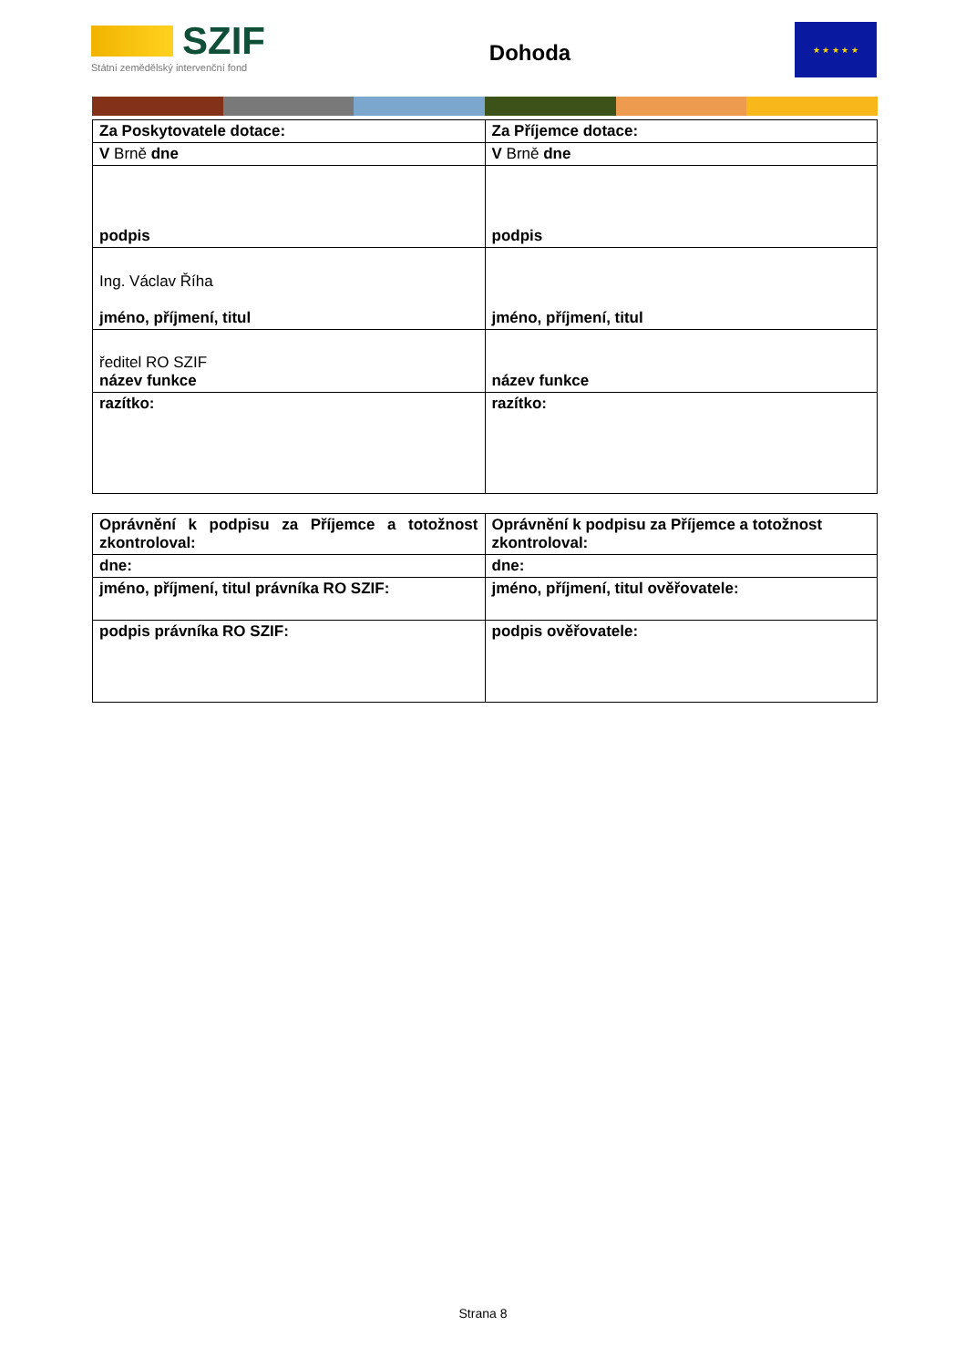SZIF
Státní zemědělský intervenční fond
Dohoda
★ ★ ★ ★ ★
| Za Poskytovatele dotace: | Za Příjemce dotace: |
| V Brně dne | V Brně dne |
| podpis | podpis |
| Ing. Václav Říha jméno, příjmení, titul | jméno, příjmení, titul |
| ředitel RO SZIF název funkce | název funkce |
| razítko: | razítko: |
| Oprávnění k podpisu za Příjemce a totožnost zkontroloval: | Oprávnění k podpisu za Příjemce a totožnost zkontroloval: |
| dne: | dne: |
| jméno, příjmení, titul právníka RO SZIF: | jméno, příjmení, titul ověřovatele: |
| podpis právníka RO SZIF: | podpis ověřovatele: |
Strana 8